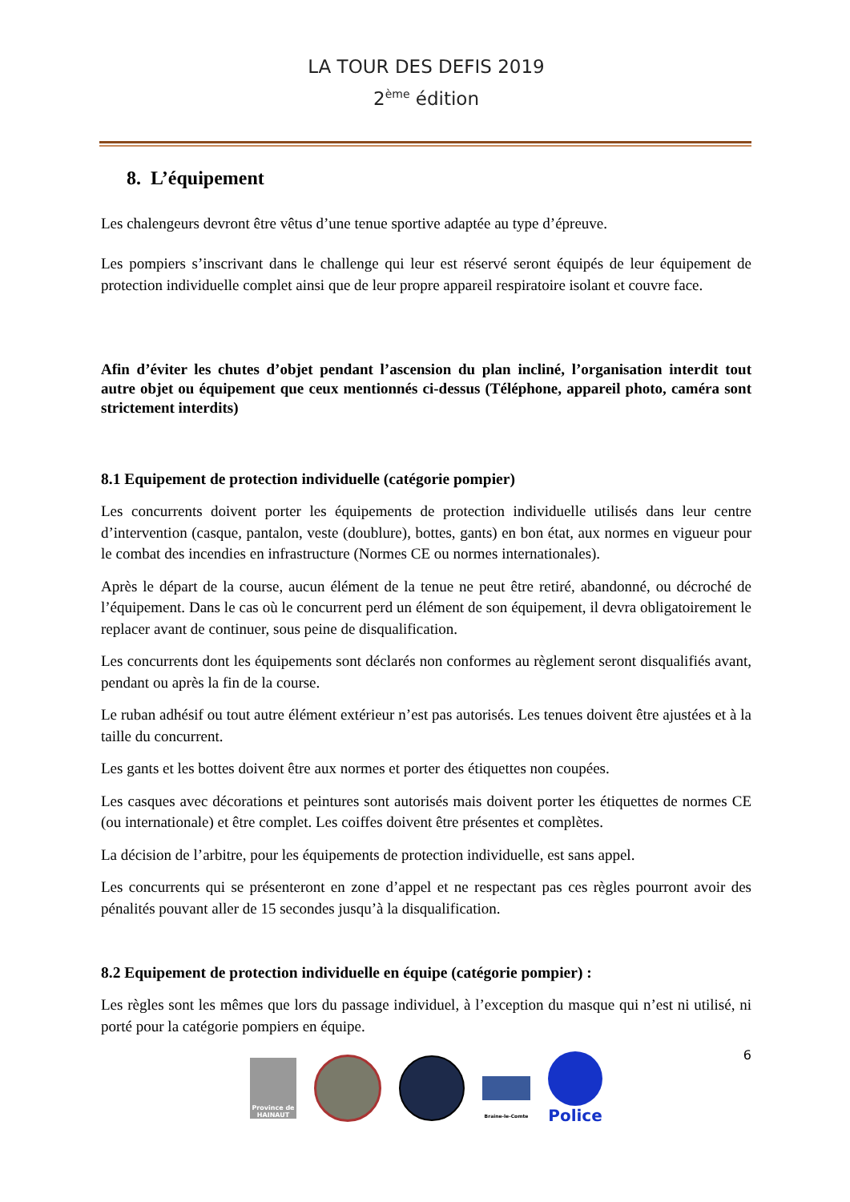LA TOUR DES DEFIS 2019
2<sup>ème</sup> édition
8. L’équipement
Les chalengeurs devront être vêtus d’une tenue sportive adaptée au type d’épreuve.
Les pompiers s’inscrivant dans le challenge qui leur est réservé seront équipés de leur équipement de protection individuelle complet ainsi que de leur propre appareil respiratoire isolant et couvre face.
Afin d’éviter les chutes d’objet pendant l’ascension du plan incliné, l’organisation interdit tout autre objet ou équipement que ceux mentionnés ci-dessus (Téléphone, appareil photo, caméra sont strictement interdits)
8.1 Equipement de protection individuelle (catégorie pompier)
Les concurrents doivent porter les équipements de protection individuelle utilisés dans leur centre d’intervention (casque, pantalon, veste (doublure), bottes, gants) en bon état, aux normes en vigueur pour le combat des incendies en infrastructure (Normes CE ou normes internationales).
Après le départ de la course, aucun élément de la tenue ne peut être retiré, abandonné, ou décroché de l’équipement. Dans le cas où le concurrent perd un élément de son équipement, il devra obligatoirement le replacer avant de continuer, sous peine de disqualification.
Les concurrents dont les équipements sont déclarés non conformes au règlement seront disqualifiés avant, pendant ou après la fin de la course.
Le ruban adhésif ou tout autre élément extérieur n’est pas autorisés. Les tenues doivent être ajustées et à la taille du concurrent.
Les gants et les bottes doivent être aux normes et porter des étiquettes non coupées.
Les casques avec décorations et peintures sont autorisés mais doivent porter les étiquettes de normes CE (ou internationale) et être complet. Les coiffes doivent être présentes et complètes.
La décision de l’arbitre, pour les équipements de protection individuelle, est sans appel.
Les concurrents qui se présenteront en zone d’appel et ne respectant pas ces règles pourront avoir des pénalités pouvant aller de 15 secondes jusqu’à la disqualification.
8.2 Equipement de protection individuelle en équipe (catégorie pompier) :
Les règles sont les mêmes que lors du passage individuel, à l’exception du masque qui n’est ni utilisé, ni porté pour la catégorie pompiers en équipe.
6
Province de HAINAUT
Braine-le-Comte
Police